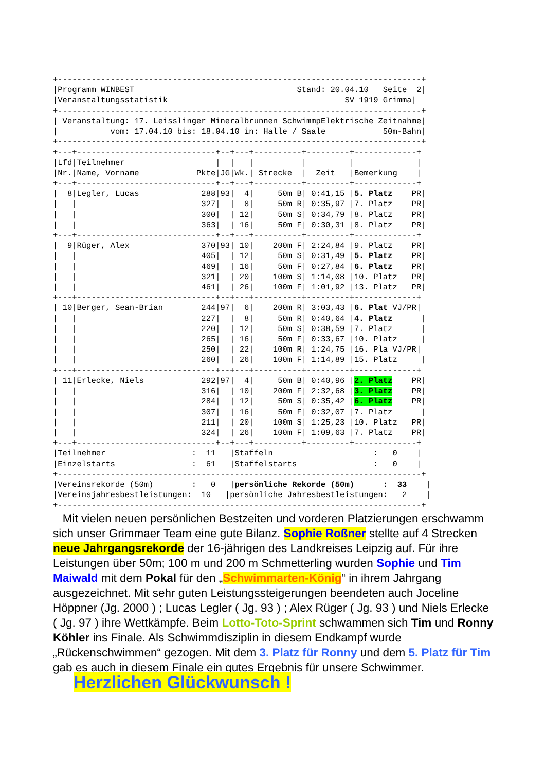+----------------------------------------------------------------------------+
|Programm WINBEST                                  Stand: 20.04.10   Seite  2|
|Veranstaltungsstatistik                                     SV 1919 Grimma|
+----------------------------------------------------------------------------+
| Veranstaltung: 17. Leisslinger Mineralbrunnen SchwimmpElektrische Zeitnahme|
|           vom: 17.04.10 bis: 18.04.10 in: Halle / Saale            50m-Bahn|
+----------------------------------------------------------------------------+
+---+-----------------------------+--+---+----------+---------+-------------+
|Lfd|Teilnehmer                   |  |   |          |         |             |
|Nr.|Name, Vorname            Pkte|JG|Wk.| Strecke  |  Zeit   |Bemerkung    |
+---+-----------------------------+--+---+----------+---------+-------------+
|  8|Legler, Lucas             288|93|  4|     50m B| 0:41,15 |5. Platz    PR|
|   |                          327|  |  8|     50m R| 0:35,97 |7. Platz    PR|
|   |                          300|  | 12|     50m S| 0:34,79 |8. Platz    PR|
|   |                          363|  | 16|     50m F| 0:30,31 |8. Platz    PR|
+---+-----------------------------+--+---+----------+---------+-------------+
|  9|Rüger, Alex               370|93| 10|    200m F| 2:24,84 |9. Platz    PR|
|   |                          405|  | 12|     50m S| 0:31,49 |5. Platz    PR|
|   |                          469|  | 16|     50m F| 0:27,84 |6. Platz    PR|
|   |                          321|  | 20|    100m S| 1:14,08 |10. Platz   PR|
|   |                          461|  | 26|    100m F| 1:01,92 |13. Platz   PR|
+---+-----------------------------+--+---+----------+---------+-------------+
| 10|Berger, Sean-Brian        244|97|  6|    200m R| 3:03,43 |6. Plat VJ/PR|
|   |                          227|  |  8|     50m R| 0:40,64 |4. Platz      |
|   |                          220|  | 12|     50m S| 0:38,59 |7. Platz      |
|   |                          265|  | 16|     50m F| 0:33,67 |10. Platz     |
|   |                          250|  | 22|    100m R| 1:24,75 |16. Pla VJ/PR|
|   |                          260|  | 26|    100m F| 1:14,89 |15. Platz     |
+---+-----------------------------+--+---+----------+---------+-------------+
| 11|Erlecke, Niels            292|97|  4|     50m B| 0:40,96 |2. Platz    PR|
|   |                          316|  | 10|    200m F| 2:32,68 |3. Platz    PR|
|   |                          284|  | 12|     50m S| 0:35,42 |6. Platz    PR|
|   |                          307|  | 16|     50m F| 0:32,07 |7. Platz      |
|   |                          211|  | 20|    100m S| 1:25,23 |10. Platz   PR|
|   |                          324|  | 26|    100m F| 1:09,63 |7. Platz    PR|
+---+-----------------------------+--+---+----------+---------+-------------+
|Teilnehmer                  :  11   |Staffeln                     :   0    |
|Einzelstarts                :  61   |Staffelstarts                :   0    |
+----------------------------------------------------------------------------+
|Vereinsrekorde (50m)        :   0   |persönliche Rekorde (50m)      :  33    |
|Vereinsjahresbestleistungen:  10   |persönliche Jahresbestleistungen:   2    |
+----------------------------------------------------------------------------+
Mit vielen neuen persönlichen Bestzeiten und vorderen Platzierungen erschwamm sich unser Grimmaer Team eine gute Bilanz. Sophie Roßner stellte auf 4 Strecken neue Jahrgangsrekorde der 16-jährigen des Landkreises Leipzig auf. Für ihre Leistungen über 50m; 100 m und 200 m Schmetterling wurden Sophie und Tim Maiwald mit dem Pokal für den „Schwimmarten-König“ in ihrem Jahrgang ausgezeichnet. Mit sehr guten Leistungssteigerungen beendeten auch Joceline Höppner (Jg. 2000 ) ; Lucas Legler ( Jg. 93 ) ; Alex Rüger ( Jg. 93 ) und Niels Erlecke ( Jg. 97 ) ihre Wettkämpfe. Beim Lotto-Toto-Sprint schwammen sich Tim und Ronny Köhler ins Finale. Als Schwimmdisziplin in diesem Endkampf wurde „Rückenschwimmen“ gezogen. Mit dem 3. Platz für Ronny und dem 5. Platz für Tim gab es auch in diesem Finale ein gutes Ergebnis für unsere Schwimmer. Herzlichen Glückwunsch !